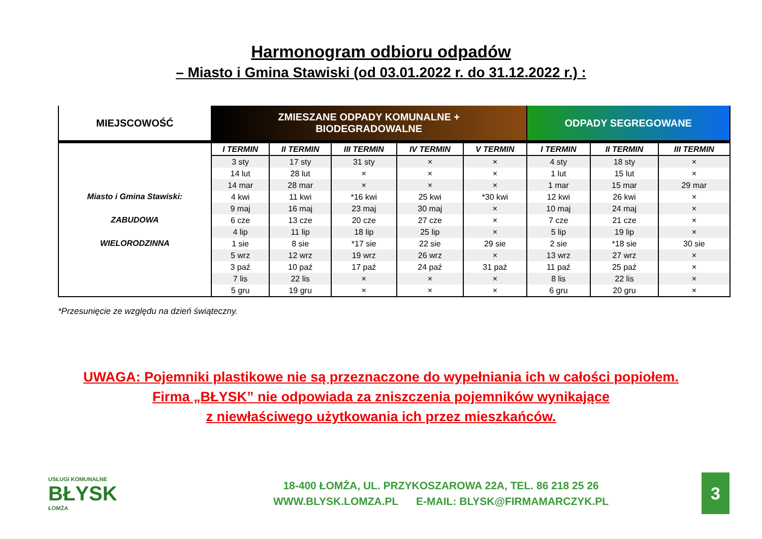Harmonogram odbioru odpadów
– Miasto i Gmina Stawiski (od 03.01.2022 r. do 31.12.2022 r.) :
| MIEJSCOWOŚĆ | ZMIESZANE ODPADY KOMUNALNE + BIODEGRADOWALNE | | | | | ODPADY SEGREGOWANE | | |
| --- | --- | --- | --- | --- | --- | --- | --- | --- |
| Miasto i Gmina Stawiski: ZABUDOWA WIELORODZINNA | I TERMIN | II TERMIN | III TERMIN | IV TERMIN | V TERMIN | I TERMIN | II TERMIN | III TERMIN |
| | 3 sty | 17 sty | 31 sty | × | × | 4 sty | 18 sty | × |
| | 14 lut | 28 lut | × | × | × | 1 lut | 15 lut | × |
| | 14 mar | 28 mar | × | × | × | 1 mar | 15 mar | 29 mar |
| | 4 kwi | 11 kwi | *16 kwi | 25 kwi | *30 kwi | 12 kwi | 26 kwi | × |
| | 9 maj | 16 maj | 23 maj | 30 maj | × | 10 maj | 24 maj | × |
| | 6 cze | 13 cze | 20 cze | 27 cze | × | 7 cze | 21 cze | × |
| | 4 lip | 11 lip | 18 lip | 25 lip | × | 5 lip | 19 lip | × |
| | 1 sie | 8 sie | *17 sie | 22 sie | 29 sie | 2 sie | *18 sie | 30 sie |
| | 5 wrz | 12 wrz | 19 wrz | 26 wrz | × | 13 wrz | 27 wrz | × |
| | 3 paź | 10 paź | 17 paź | 24 paź | 31 paź | 11 paź | 25 paź | × |
| | 7 lis | 22 lis | × | × | × | 8 lis | 22 lis | × |
| | 5 gru | 19 gru | × | × | × | 6 gru | 20 gru | × |
*Przesunięcie ze względu na dzień świąteczny.
UWAGA: Pojemniki plastikowe nie są przeznaczone do wypełniania ich w całości popiołem.
Firma „BŁYSK” nie odpowiada za zniszczenia pojemników wynikające
z niewłaściwego użytkowania ich przez mieszkańców.
USŁUGI KOMUNALNE
BŁYSK
ŁOMŻA
18-400 ŁOMŻA, UL. PRZYKOSZAROWA 22A, TEL. 86 218 25 26
WWW.BLYSK.LOMZA.PL E-MAIL: BLYSK@FIRMAMARCZYK.PL
3